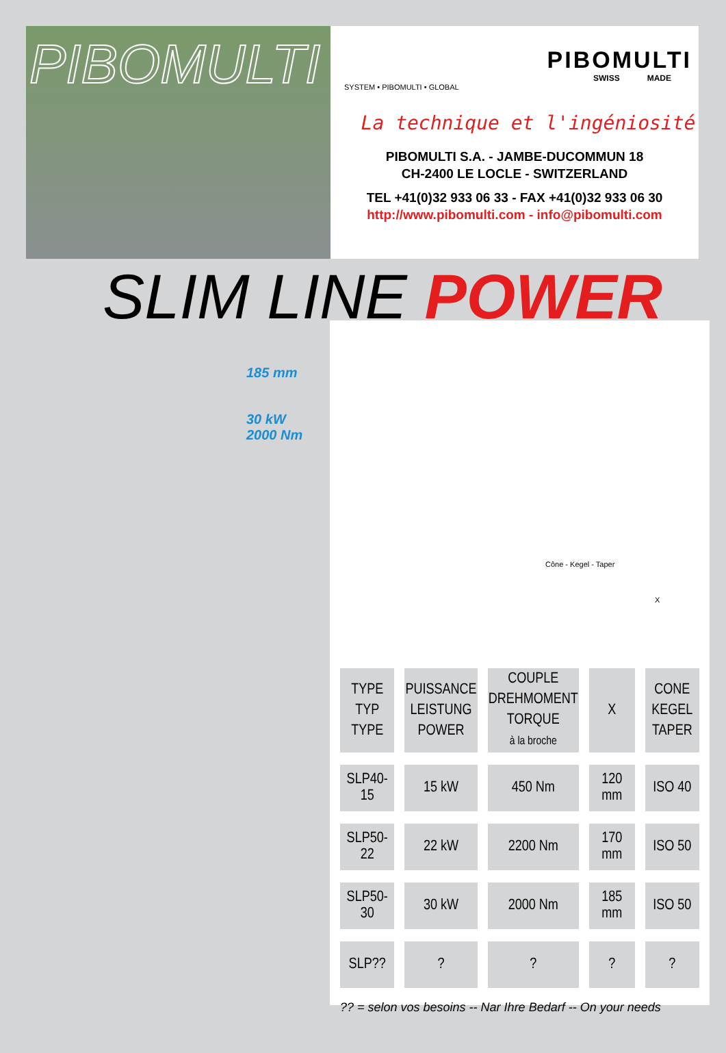PIBOMULTI
PIBOMULTI
SWISS MADE
SYSTEM • PIBOMULTI • GLOBAL
La technique et l'ingéniosité
PIBOMULTI S.A. - JAMBE-DUCOMMUN 18
CH-2400 LE LOCLE - SWITZERLAND
TEL +41(0)32 933 06 33 - FAX +41(0)32 933 06 30
http://www.pibomulti.com - info@pibomulti.com
SLIM LINE POWER
185 mm
30 kW
2000 Nm
Cône - Kegel - Taper
X
| TYPE TYP TYPE | PUISSANCE LEISTUNG POWER | COUPLE DREHMOMENT TORQUE à la broche | X | CONE KEGEL TAPER |
| --- | --- | --- | --- | --- |
| SLP40-15 | 15 kW | 450 Nm | 120 mm | ISO 40 |
| SLP50-22 | 22 kW | 2200 Nm | 170 mm | ISO 50 |
| SLP50-30 | 30 kW | 2000 Nm | 185 mm | ISO 50 |
| SLP?? | ? | ? | ? | ? |
?? = selon vos besoins -- Nar Ihre Bedarf -- On your needs